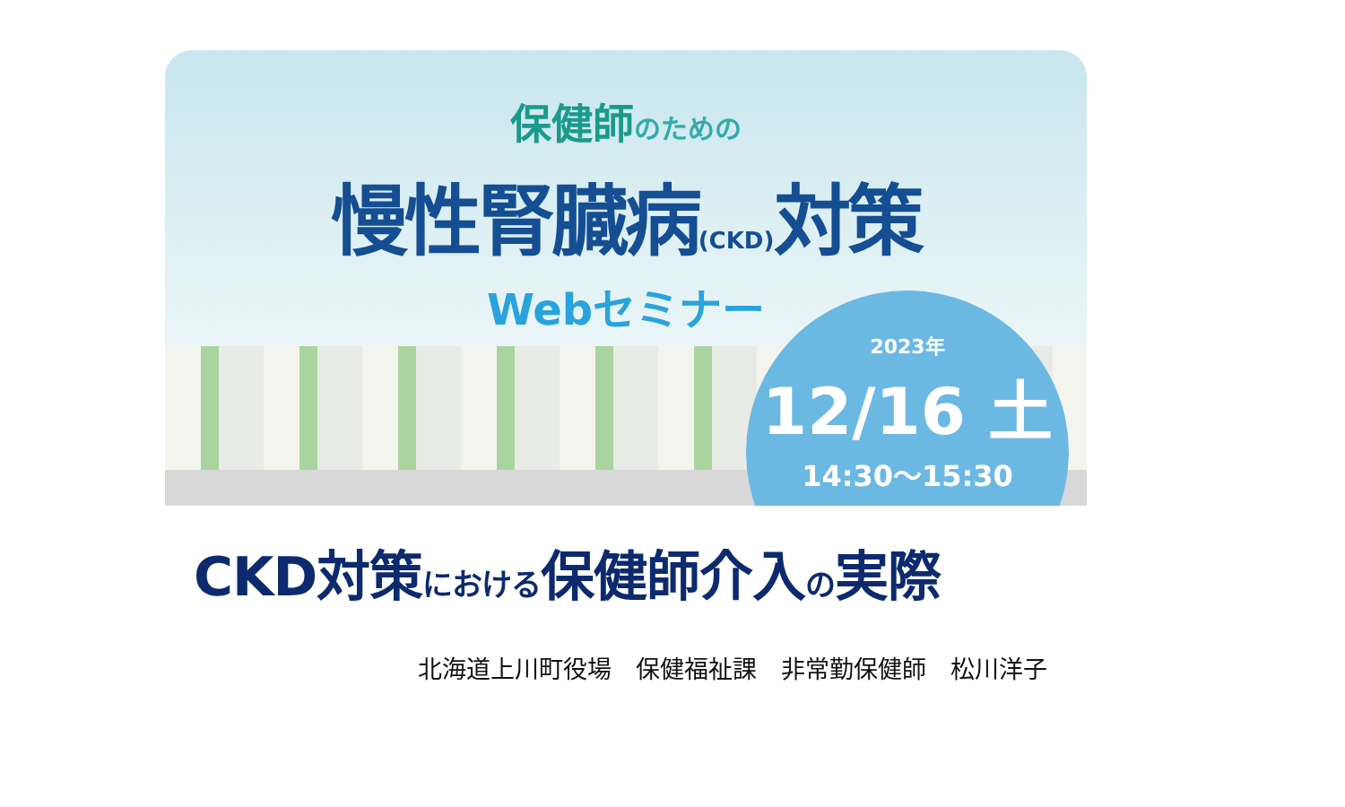保健師のための
慢性腎臓病(CKD) 対策
Webセミナー
2023年
12/16 土
14:30～15:30
CKD対策における保健師介入の実際
北海道上川町役場　保健福祉課　非常勤保健師　松川洋子